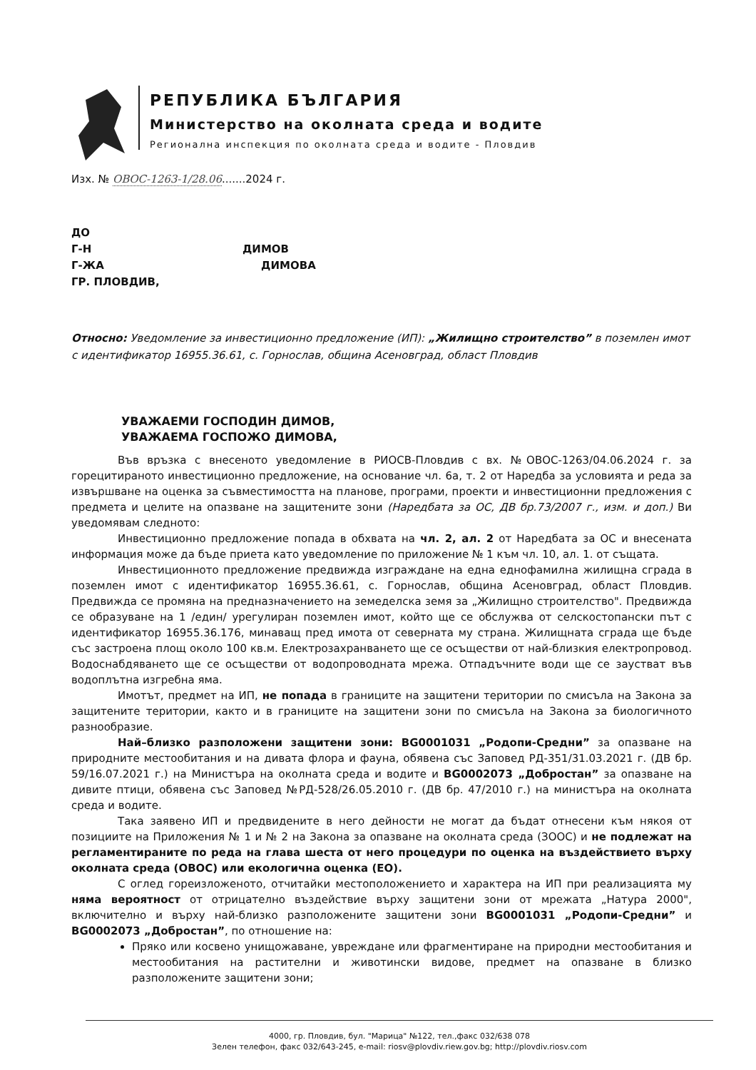РЕПУБЛИКА БЪЛГАРИЯ
Министерство на околната среда и водите
Регионална инспекция по околната среда и водите - Пловдив
Изх. № ОВОС-1263-1/28.06.......2024 г.
ДО
Г-Н ДИМОВ
Г-ЖА ДИМОВА
ГР. ПЛОВДИВ,
Относно: Уведомление за инвестиционно предложение (ИП): „Жилищно строителство” в поземлен имот с идентификатор 16955.36.61, с. Горнослав, община Асеновград, област Пловдив
УВАЖАЕМИ ГОСПОДИН ДИМОВ,
УВАЖАЕМА ГОСПОЖО ДИМОВА,
Във връзка с внесеното уведомление в РИОСВ-Пловдив с вх. №ОВОС-1263/04.06.2024 г. за горецитираното инвестиционно предложение, на основание чл. 6а, т. 2 от Наредба за условията и реда за извършване на оценка за съвместимостта на планове, програми, проекти и инвестиционни предложения с предмета и целите на опазване на защитените зони (Наредбата за ОС, ДВ бр.73/2007 г., изм. и доп.) Ви уведомявам следното:
Инвестиционно предложение попада в обхвата на чл. 2, ал. 2 от Наредбата за ОС и внесената информация може да бъде приета като уведомление по приложение № 1 към чл. 10, ал. 1. от същата.
Инвестиционното предложение предвижда изграждане на една еднофамилна жилищна сграда в поземлен имот с идентификатор 16955.36.61, с. Горнослав, община Асеновград, област Пловдив. Предвижда се промяна на предназначението на земеделска земя за „Жилищно строителство". Предвижда се образуване на 1 /един/ урегулиран поземлен имот, който ще се обслужва от селскостопански път с идентификатор 16955.36.176, минаващ пред имота от северната му страна. Жилищната сграда ще бъде със застроена площ около 100 кв.м. Електрозахранването ще се осъществи от най-близкия електропровод. Водоснабдяването ще се осъществи от водопроводната мрежа. Отпадъчните води ще се заустват във водоплътна изгребна яма.
Имотът, предмет на ИП, не попада в границите на защитени територии по смисъла на Закона за защитените територии, както и в границите на защитени зони по смисъла на Закона за биологичното разнообразие.
Най–близко разположени защитени зони: BG0001031 „Родопи-Средни” за опазване на природните местообитания и на дивата флора и фауна, обявена със Заповед РД-351/31.03.2021 г. (ДВ бр. 59/16.07.2021 г.) на Министъра на околната среда и водите и BG0002073 „Добростан” за опазване на дивите птици, обявена със Заповед №РД-528/26.05.2010 г. (ДВ бр. 47/2010 г.) на министъра на околната среда и водите.
Така заявено ИП и предвидените в него дейности не могат да бъдат отнесени към някоя от позициите на Приложения № 1 и № 2 на Закона за опазване на околната среда (ЗООС) и не подлежат на регламентираните по реда на глава шеста от него процедури по оценка на въздействието върху околната среда (ОВОС) или екологична оценка (ЕО).
С оглед гореизложеното, отчитайки местоположението и характера на ИП при реализацията му няма вероятност от отрицателно въздействие върху защитени зони от мрежата „Натура 2000", включително и върху най-близко разположените защитени зони BG0001031 „Родопи-Средни” и BG0002073 „Добростан”, по отношение на:
Пряко или косвено унищожаване, увреждане или фрагментиране на природни местообитания и местообитания на растителни и животински видове, предмет на опазване в близко разположените защитени зони;
4000, гр. Пловдив, бул. "Марица" №122, тел.,факс 032/638 078
Зелен телефон, факс 032/643-245, e-mail: riosv@plovdiv.riew.gov.bg; http://plovdiv.riosv.com